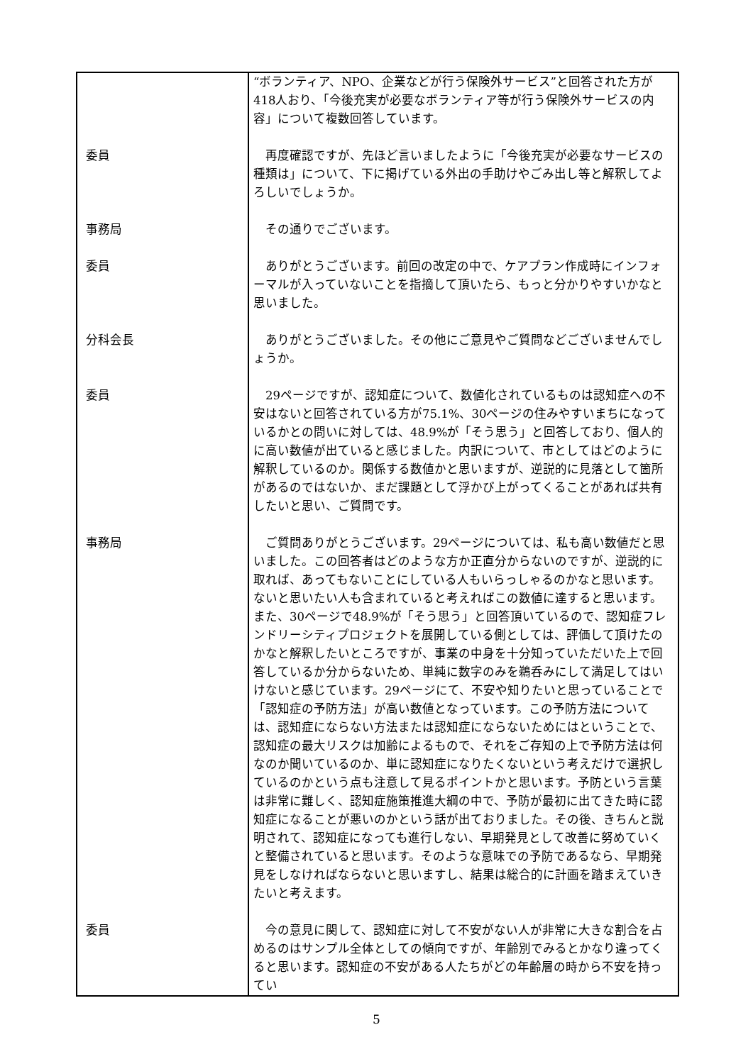| | “ボランティア、NPO、企業などが行う保険外サービス”と回答された方が418人おり、「今後充実が必要なボランティア等が行う保険外サービスの内容」について複数回答しています。 |
| 委員 | 再度確認ですが、先ほど言いましたように「今後充実が必要なサービスの種類は」について、下に掲げている外出の手助けやごみ出し等と解釈してよろしいでしょうか。 |
| 事務局 | その通りでございます。 |
| 委員 | ありがとうございます。前回の改定の中で、ケアプラン作成時にインフォーマルが入っていないことを指摘して頂いたら、もっと分かりやすいかなと思いました。 |
| 分科会長 | ありがとうございました。その他にご意見やご質問などございませんでしょうか。 |
| 委員 | 29ページですが、認知症について、数値化されているものは認知症への不安はないと回答されている方が75.1%、30ページの住みやすいまちになっているかとの問いに対しては、48.9%が「そう思う」と回答しており、個人的に高い数値が出ていると感じました。内訳について、市としてはどのように解釈しているのか。関係する数値かと思いますが、逆説的に見落として箇所があるのではないか、まだ課題として浮かび上がってくることがあれば共有したいと思い、ご質問です。 |
| 事務局 | ご質問ありがとうございます。29ページについては、私も高い数値だと思いました。この回答者はどのような方か正直分からないのですが、逆説的に取れば、あってもないことにしている人もいらっしゃるのかなと思います。ないと思いたい人も含まれていると考えればこの数値に達すると思います。また、30ページで48.9%が「そう思う」と回答頂いているので、認知症フレンドリーシティプロジェクトを展開している側としては、評価して頂けたのかなと解釈したいところですが、事業の中身を十分知っていただいた上で回答しているか分からないため、単純に数字のみを鵜呑みにして満足してはいけないと感じています。29ページにて、不安や知りたいと思っていることで「認知症の予防方法」が高い数値となっています。この予防方法については、認知症にならない方法または認知症にならないためにはということで、認知症の最大リスクは加齢によるもので、それをご存知の上で予防方法は何なのか聞いているのか、単に認知症になりたくないという考えだけで選択しているのかという点も注意して見るポイントかと思います。予防という言葉は非常に難しく、認知症施策推進大綱の中で、予防が最初に出てきた時に認知症になることが悪いのかという話が出ておりました。その後、きちんと説明されて、認知症になっても進行しない、早期発見として改善に努めていくと整備されていると思います。そのような意味での予防であるなら、早期発見をしなければならないと思いますし、結果は総合的に計画を踏まえていきたいと考えます。 |
| 委員 | 今の意見に関して、認知症に対して不安がない人が非常に大きな割合を占めるのはサンプル全体としての傾向ですが、年齢別でみるとかなり違ってくると思います。認知症の不安がある人たちがどの年齢層の時から不安を持ってい |
5